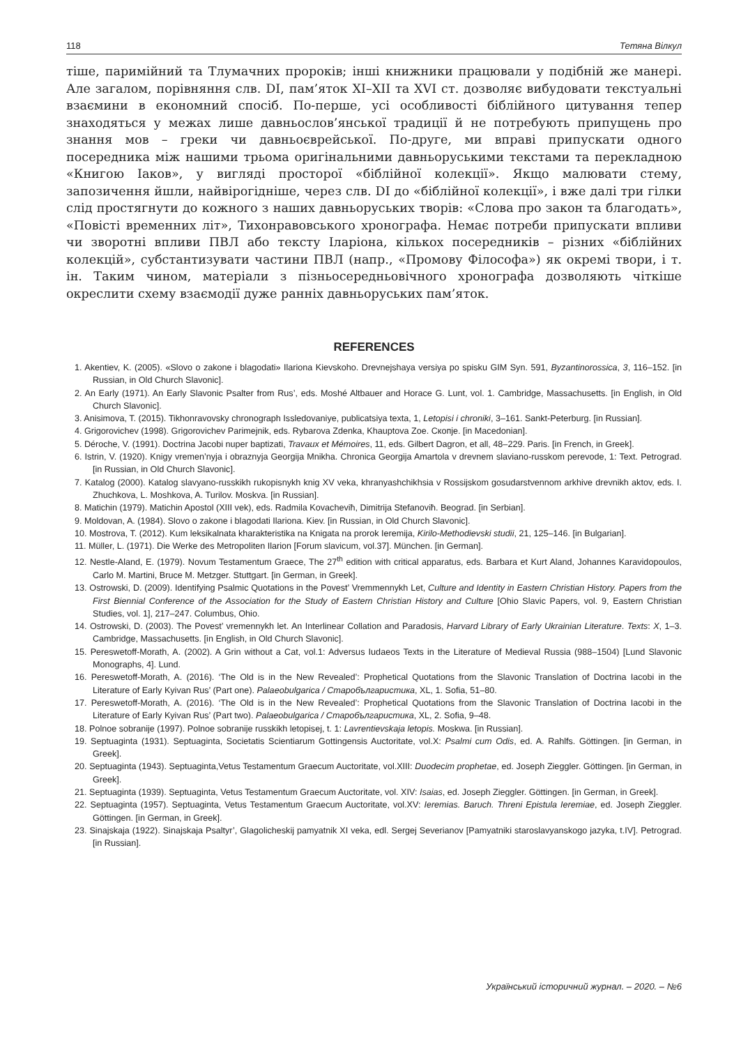118 Тетяна Вілкул
тіше, паримійний та Тлумачних пророків; інші книжники працювали у подібній же манері. Але загалом, порівняння слв. DI, пам’яток XI–XII та XVI ст. дозволяє вибудовати текстуальні взаємини в економний спосіб. По-перше, усі особливості біблійного цитування тепер знаходяться у межах лише давньослов’янської традиції й не потребують припущень про знання мов – греки чи давньоєврейської. По-друге, ми вправі припускати одного посередника між нашими трьома оригінальними давньоруськими текстами та перекладною «Книгою Іаков», у вигляді просторої «біблійної колекції». Якщо малювати стему, запозичення йшли, найвірогідніше, через слв. DI до «біблійної колекції», і вже далі три гілки слід простягнути до кожного з наших давньоруських творів: «Слова про закон та благодать», «Повісті временних літ», Тихонравовського хронографа. Немає потреби припускати впливи чи зворотні впливи ПВЛ або тексту Іларіона, кількох посередників – різних «біблійних колекцій», субстантизувати частини ПВЛ (напр., «Промову Філософа») як окремі твори, і т. ін. Таким чином, матеріали з пізньосередньовічного хронографа дозволяють чіткіше окреслити схему взаємодії дуже ранніх давньоруських пам’яток.
REFERENCES
1. Akentiev, K. (2005). «Slovo o zakone i blagodati» Ilariona Kievskoho. Drevnejshaya versiya po spisku GIM Syn. 591, Byzantinorossica, 3, 116–152. [in Russian, in Old Church Slavonic].
2. An Early (1971). An Early Slavonic Psalter from Rus’, eds. Moshé Altbauer and Horace G. Lunt, vol. 1. Cambridge, Massachusetts. [in English, in Old Church Slavonic].
3. Anisimova, T. (2015). Tikhonravovsky chronograph Issledovaniye, publicatsiya texta, 1, Letopisi i chroniki, 3–161. Sankt-Peterburg. [in Russian].
4. Grigorovichev (1998). Grigorovichev Parimejnik, eds. Rybarova Zdenka, Khauptova Zoe. Скопје. [in Macedonian].
5. Déroche, V. (1991). Doctrina Jacobi nuper baptizati, Travaux et Mémoires, 11, eds. Gilbert Dagron, et all, 48–229. Paris. [in French, in Greek].
6. Istrin, V. (1920). Knigy vremen’nyja i obraznyja Georgija Mnikha. Chronica Georgija Amartola v drevnem slaviano-russkom perevode, 1: Text. Petrograd. [in Russian, in Old Church Slavonic].
7. Katalog (2000). Katalog slavyano-russkikh rukopisnykh knig XV veka, khranyashchikhsia v Rossijskom gosudarstvennom arkhive drevnikh aktov, eds. I. Zhuchkova, L. Moshkova, A. Turilov. Moskva. [in Russian].
8. Matichin (1979). Matichin Apostol (XIII vek), eds. Radmila Kovacheviħ, Dimitrija Stefanoviħ. Beograd. [in Serbian].
9. Moldovan, A. (1984). Slovo o zakone i blagodati Ilariona. Kiev. [in Russian, in Old Church Slavonic].
10. Mostrova, T. (2012). Kum leksikalnata kharakteristika na Knigata na prorok Ieremija, Kirilo-Methodievski studii, 21, 125–146. [in Bulgarian].
11. Müller, L. (1971). Die Werke des Metropoliten Ilarion [Forum slavicum, vol.37]. München. [in German].
12. Nestle-Aland, E. (1979). Novum Testamentum Graece, The 27<sup>th</sup> edition with critical apparatus, eds. Barbara et Kurt Aland, Johannes Karavidopoulos, Carlo M. Martini, Bruce M. Metzger. Stuttgart. [in German, in Greek].
13. Ostrowski, D. (2009). Identifying Psalmic Quotations in the Povest’ Vremmennykh Let, Culture and Identity in Eastern Christian History. Papers from the First Biennial Conference of the Association for the Study of Eastern Christian History and Culture [Ohio Slavic Papers, vol. 9, Eastern Christian Studies, vol. 1], 217–247. Columbus, Ohio.
14. Ostrowski, D. (2003). The Povest’ vremennykh let. An Interlinear Collation and Paradosis, Harvard Library of Early Ukrainian Literature. Texts: X, 1–3. Cambridge, Massachusetts. [in English, in Old Church Slavonic].
15. Pereswetoff-Morath, A. (2002). A Grin without a Cat, vol.1: Adversus Iudaeos Texts in the Literature of Medieval Russia (988–1504) [Lund Slavonic Monographs, 4]. Lund.
16. Pereswetoff-Morath, A. (2016). ‘The Old is in the New Revealed’: Prophetical Quotations from the Slavonic Translation of Doctrina Iacobi in the Literature of Early Kyivan Rus’ (Part one). Palaeobulgarica / Старобългаристика, XL, 1. Sofia, 51–80.
17. Pereswetoff-Morath, A. (2016). ‘The Old is in the New Revealed’: Prophetical Quotations from the Slavonic Translation of Doctrina Iacobi in the Literature of Early Kyivan Rus’ (Part two). Palaeobulgarica / Старобългаристика, XL, 2. Sofia, 9–48.
18. Polnoe sobranije (1997). Polnoe sobranije russkikh letopisej, t. 1: Lavrentievskaja letopis. Moskwa. [in Russian].
19. Septuaginta (1931). Septuaginta, Societatis Scientiarum Gottingensis Auctoritate, vol.X: Psalmi cum Odis, ed. A. Rahlfs. Göttingen. [in German, in Greek].
20. Septuaginta (1943). Septuaginta,Vetus Testamentum Graecum Auctoritate, vol.XIII: Duodecim prophetae, ed. Joseph Zieggler. Göttingen. [in German, in Greek].
21. Septuaginta (1939). Septuaginta, Vetus Testamentum Graecum Auctoritate, vol. XIV: Isaias, ed. Joseph Zieggler. Göttingen. [in German, in Greek].
22. Septuaginta (1957). Septuaginta, Vetus Testamentum Graecum Auctoritate, vol.XV: Ieremias. Baruch. Threni Epistula Ieremiae, ed. Joseph Zieggler. Göttingen. [in German, in Greek].
23. Sinajskaja (1922). Sinajskaja Psaltyr’, Glagolicheskij pamyatnik XI veka, edl. Sergej Severianov [Pamyatniki staroslavyanskogo jazyka, t.IV]. Petrograd. [in Russian].
Український історичний журнал. – 2020. – №6